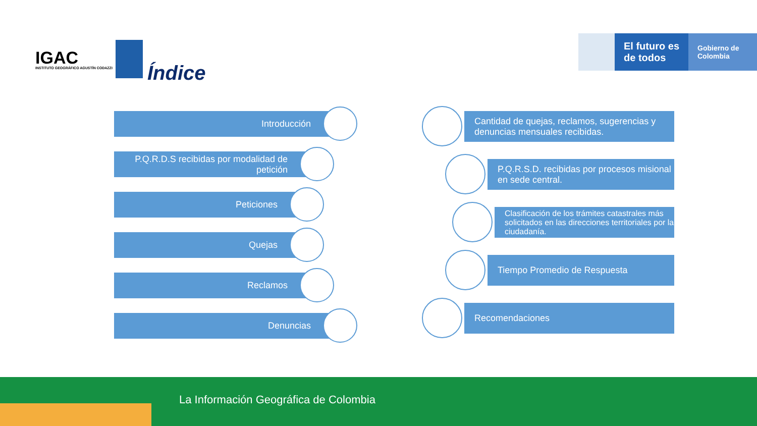IGAC
INSTITUTO GEOGRÁFICO AGUSTÍN CODAZZI
El futuro es de todos
Gobierno de Colombia
Índice
Introducción
P.Q.R.D.S recibidas por modalidad de petición
Peticiones
Quejas
Reclamos
Denuncias
Cantidad de quejas, reclamos, sugerencias y denuncias mensuales recibidas.
P.Q.R.S.D. recibidas por procesos misional en sede central.
Clasificación de los trámites catastrales más solicitados en las direcciones territoriales por la ciudadanía.
Tiempo Promedio de Respuesta
Recomendaciones
La Información Geográfica de Colombia